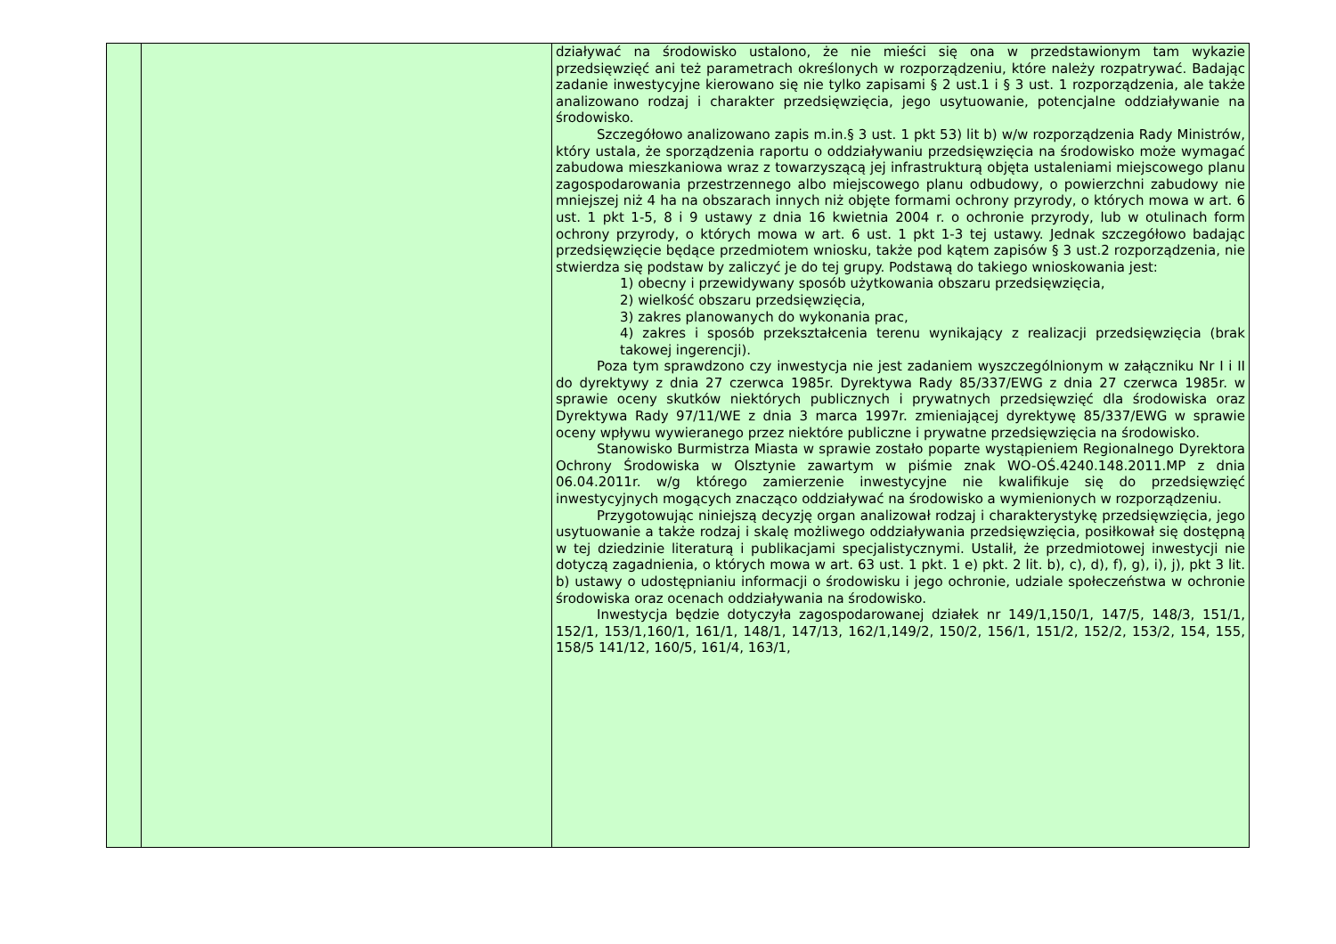| | | działywać na środowisko ustalono, że nie mieści się ona w przedstawionym tam wykazie przedsięwzięć ani też parametrach określonych w rozporządzeniu, które należy rozpatrywać. Badając zadanie inwestycyjne kierowano się nie tylko zapisami § 2 ust.1 i § 3 ust. 1 rozporządzenia, ale także analizowano rodzaj i charakter przedsięwzięcia, jego usytuowanie, potencjalne oddziaływanie na środowisko. Szczegółowo analizowano zapis m.in.§ 3 ust. 1 pkt 53) lit b) w/w rozporządzenia Rady Ministrów, który ustala, że sporządzenia raportu o oddziaływaniu przedsięwzięcia na środowisko może wymagać zabudowa mieszkaniowa wraz z towarzyszącą jej infrastrukturą objęta ustaleniami miejscowego planu zagospodarowania przestrzennego albo miejscowego planu odbudowy, o powierzchni zabudowy nie mniejszej niż 4 ha na obszarach innych niż objęte formami ochrony przyrody, o których mowa w art. 6 ust. 1 pkt 1-5, 8 i 9 ustawy z dnia 16 kwietnia 2004 r. o ochronie przyrody, lub w otulinach form ochrony przyrody, o których mowa w art. 6 ust. 1 pkt 1-3 tej ustawy. Jednak szczegółowo badając przedsięwzięcie będące przedmiotem wniosku, także pod kątem zapisów § 3 ust.2 rozporządzenia, nie stwierdza się podstaw by zaliczyć je do tej grupy. Podstawą do takiego wnioskowania jest: 1) obecny i przewidywany sposób użytkowania obszaru przedsięwzięcia, 2) wielkość obszaru przedsięwzięcia, 3) zakres planowanych do wykonania prac, 4) zakres i sposób przekształcenia terenu wynikający z realizacji przedsięwzięcia (brak takowej ingerencji). Poza tym sprawdzono czy inwestycja nie jest zadaniem wyszczególnionym w załączniku Nr I i II do dyrektywy z dnia 27 czerwca 1985r. Dyrektywa Rady 85/337/EWG z dnia 27 czerwca 1985r. w sprawie oceny skutków niektórych publicznych i prywatnych przedsięwzięć dla środowiska oraz Dyrektywa Rady 97/11/WE z dnia 3 marca 1997r. zmieniającej dyrektywę 85/337/EWG w sprawie oceny wpływu wywieranego przez niektóre publiczne i prywatne przedsięwzięcia na środowisko. Stanowisko Burmistrza Miasta w sprawie zostało poparte wystąpieniem Regionalnego Dyrektora Ochrony Środowiska w Olsztynie zawartym w piśmie znak WO-OŚ.4240.148.2011.MP z dnia 06.04.2011r. w/g którego zamierzenie inwestycyjne nie kwalifikuje się do przedsięwzięć inwestycyjnych mogących znacząco oddziaływać na środowisko a wymienionych w rozporządzeniu. Przygotowując niniejszą decyzję organ analizował rodzaj i charakterystykę przedsięwzięcia, jego usytuowanie a także rodzaj i skalę możliwego oddziaływania przedsięwzięcia, posiłkował się dostępną w tej dziedzinie literaturą i publikacjami specjalistycznymi. Ustalił, że przedmiotowej inwestycji nie dotyczą zagadnienia, o których mowa w art. 63 ust. 1 pkt. 1 e) pkt. 2 lit. b), c), d), f), g), i), j), pkt 3 lit. b) ustawy o udostępnianiu informacji o środowisku i jego ochronie, udziale społeczeństwa w ochronie środowiska oraz ocenach oddziaływania na środowisko. Inwestycja będzie dotyczyła zagospodarowanej działek nr 149/1,150/1, 147/5, 148/3, 151/1, 152/1, 153/1,160/1, 161/1, 148/1, 147/13, 162/1,149/2, 150/2, 156/1, 151/2, 152/2, 153/2, 154, 155, 158/5 141/12, 160/5, 161/4, 163/1, |